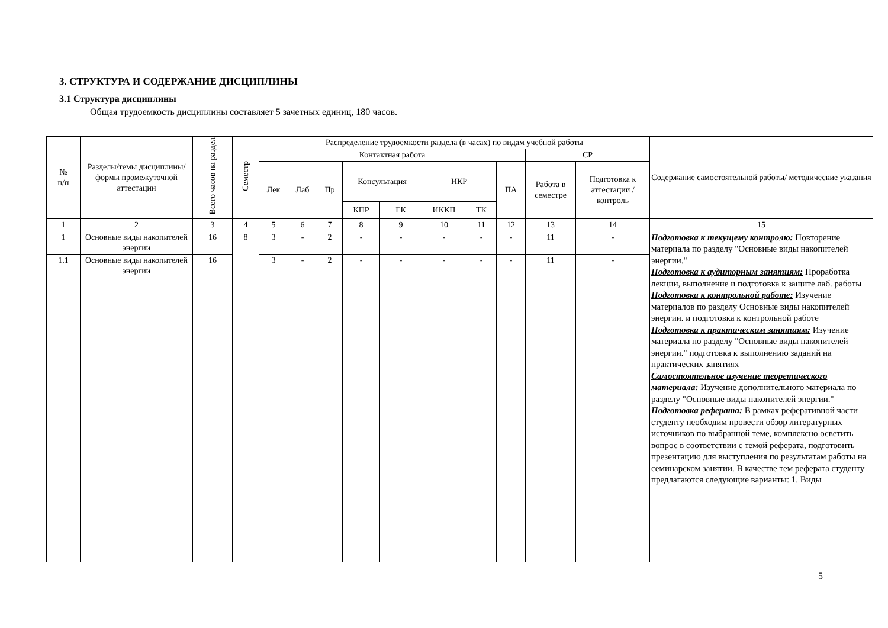3. СТРУКТУРА И СОДЕРЖАНИЕ ДИСЦИПЛИНЫ
3.1 Структура дисциплины
Общая трудоемкость дисциплины составляет 5 зачетных единиц, 180 часов.
| № п/п | Разделы/темы дисциплины/формы промежуточной аттестации | Всего часов на раздел | Семестр | Распределение трудоемкости раздела (в часах) по видам учебной работы | | | | | | | | | | Содержание самостоятельной работы/ методические указания |
| --- | --- | --- | --- | --- | --- | --- | --- | --- | --- | --- | --- | --- | --- | --- |
| | | | | Контактная работа | | | | | | | | СР | | |
| | | | | Лек | Лаб | Пр | Консультация | | ИКР | | ПА | Работа в семестре | Подготовка к аттестации /контроль | |
| | | | | | | | КПР | ГК | ИККП | ТК | | | | |
| 1 | 2 | 3 | 4 | 5 | 6 | 7 | 8 | 9 | 10 | 11 | 12 | 13 | 14 | 15 |
| 1 | Основные виды накопителей энергии | 16 | 8 | 3 | - | 2 | - | - | - | - | - | 11 | - | Подготовка к текущему контролю: Повторение материала по разделу "Основные виды накопителей энергии." Подготовка к аудиторным занятиям: Проработка лекции, выполнение и подготовка к защите лаб. работы Подготовка к контрольной работе: Изучение материалов по разделу Основные виды накопителей энергии. и подготовка к контрольной работе Подготовка к практическим занятиям: Изучение материала по разделу "Основные виды накопителей энергии." подготовка к выполнению заданий на практических занятиях Самостоятельное изучение теоретического материала: Изучение дополнительного материала по разделу "Основные виды накопителей энергии." Подготовка реферата: В рамках реферативной части студенту необходим провести обзор литературных источников по выбранной теме, комплексно осветить вопрос в соответствии с темой реферата, подготовить презентацию для выступления по результатам работы на семинарском занятии. В качестве тем реферата студенту предлагаются следующие варианты: 1. Виды |
| 1.1 | Основные виды накопителей энергии | 16 | | 3 | - | 2 | - | - | - | - | - | 11 | - | |
5